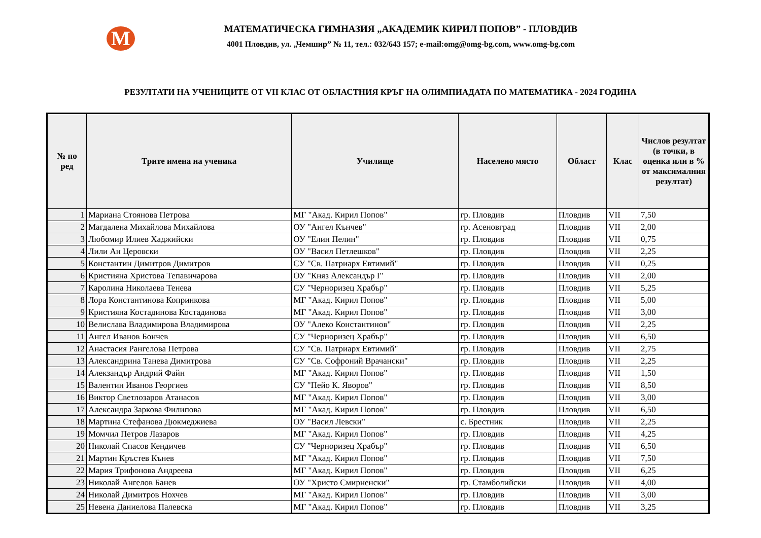M
МАТЕМАТИЧЕСКА ГИМНАЗИЯ „АКАДЕМИК КИРИЛ ПОПОВ” - ПЛОВДИВ
4001 Пловдив, ул. „Чемшир” № 11, тел.: 032/643 157; e-mail:omg@omg-bg.com, www.omg-bg.com
РЕЗУЛТАТИ НА УЧЕНИЦИТЕ ОТ VII КЛАС ОТ ОБЛАСТНИЯ КРЪГ НА ОЛИМПИАДАТА ПО МАТЕМАТИКА - 2024 ГОДИНА
| № по ред | Трите имена на ученика | Училище | Населено място | Област | Клас | Числов резултат (в точки, в оценка или в % от максималния резултат) |
| --- | --- | --- | --- | --- | --- | --- |
| 1 | Мариана Стоянова Петрова | МГ "Акад. Кирил Попов" | гр. Пловдив | Пловдив | VII | 7,50 |
| 2 | Магдалена Михайлова Михайлова | ОУ "Ангел Кънчев" | гр. Асеновград | Пловдив | VII | 2,00 |
| 3 | Любомир Илиев Хаджийски | ОУ "Елин Пелин" | гр. Пловдив | Пловдив | VII | 0,75 |
| 4 | Лили Ан Церовски | ОУ "Васил Петлешков" | гр. Пловдив | Пловдив | VII | 2,25 |
| 5 | Константин Димитров Димитров | СУ "Св. Патриарх Евтимий" | гр. Пловдив | Пловдив | VII | 0,25 |
| 6 | Кристияна Христова Тепавичарова | ОУ "Княз Александър I" | гр. Пловдив | Пловдив | VII | 2,00 |
| 7 | Каролина Николаева Тенева | СУ "Черноризец Храбър" | гр. Пловдив | Пловдив | VII | 5,25 |
| 8 | Лора Константинова Копринкова | МГ "Акад. Кирил Попов" | гр. Пловдив | Пловдив | VII | 5,00 |
| 9 | Кристияна Костадинова Костадинова | МГ "Акад. Кирил Попов" | гр. Пловдив | Пловдив | VII | 3,00 |
| 10 | Велислава Владимирова Владимирова | ОУ "Алеко Константинов" | гр. Пловдив | Пловдив | VII | 2,25 |
| 11 | Ангел Иванов Бончев | СУ "Черноризец Храбър" | гр. Пловдив | Пловдив | VII | 6,50 |
| 12 | Анастасия Рангелова Петрова | СУ "Св. Патриарх Евтимий" | гр. Пловдив | Пловдив | VII | 2,75 |
| 13 | Александрина Танева Димитрова | СУ "Св. Софроний Врачански" | гр. Пловдив | Пловдив | VII | 2,25 |
| 14 | Алекзандър Андрий Файн | МГ "Акад. Кирил Попов" | гр. Пловдив | Пловдив | VII | 1,50 |
| 15 | Валентин Иванов Георгиев | СУ "Пейо К. Яворов" | гр. Пловдив | Пловдив | VII | 8,50 |
| 16 | Виктор Светлозаров Атанасов | МГ "Акад. Кирил Попов" | гр. Пловдив | Пловдив | VII | 3,00 |
| 17 | Александра Заркова Филипова | МГ "Акад. Кирил Попов" | гр. Пловдив | Пловдив | VII | 6,50 |
| 18 | Мартина Стефанова Дюкмеджиева | ОУ "Васил Левски" | с. Брестник | Пловдив | VII | 2,25 |
| 19 | Момчил Петров Лазаров | МГ "Акад. Кирил Попов" | гр. Пловдив | Пловдив | VII | 4,25 |
| 20 | Николай Спасов Кендичев | СУ "Черноризец Храбър" | гр. Пловдив | Пловдив | VII | 6,50 |
| 21 | Мартин Кръстев Кънев | МГ "Акад. Кирил Попов" | гр. Пловдив | Пловдив | VII | 7,50 |
| 22 | Мария Трифонова Андреева | МГ "Акад. Кирил Попов" | гр. Пловдив | Пловдив | VII | 6,25 |
| 23 | Николай Ангелов Банев | ОУ "Христо Смирненски" | гр. Стамболийски | Пловдив | VII | 4,00 |
| 24 | Николай Димитров Нохчев | МГ "Акад. Кирил Попов" | гр. Пловдив | Пловдив | VII | 3,00 |
| 25 | Невена Даниелова Палевска | МГ "Акад. Кирил Попов" | гр. Пловдив | Пловдив | VII | 3,25 |